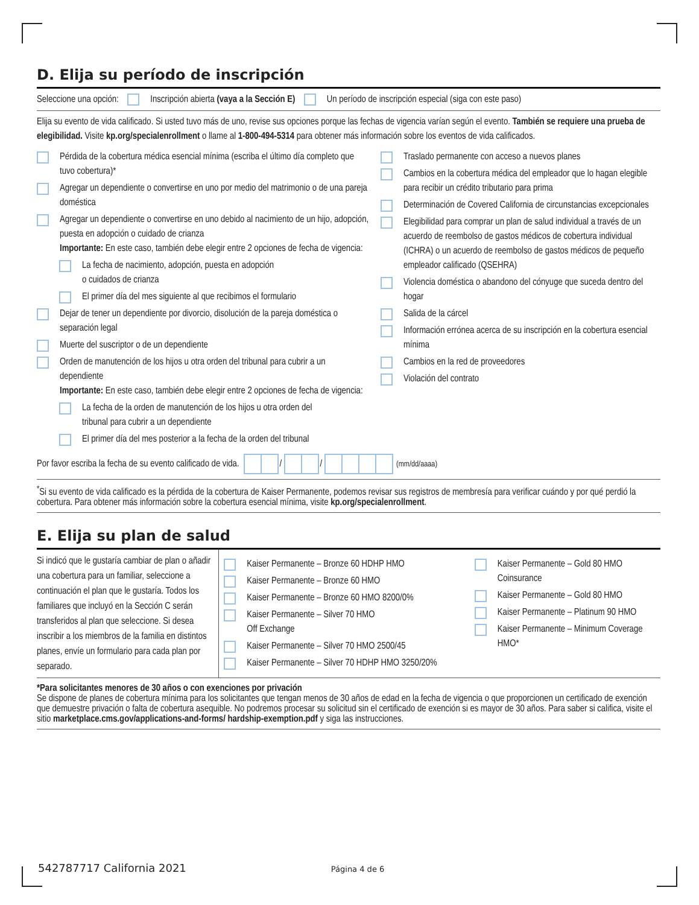D. Elija su período de inscripción
Seleccione una opción: Inscripción abierta (vaya a la Sección E) Un período de inscripción especial (siga con este paso)
Elija su evento de vida calificado. Si usted tuvo más de uno, revise sus opciones porque las fechas de vigencia varían según el evento. También se requiere una prueba de elegibilidad. Visite kp.org/specialenrollment o llame al 1-800-494-5314 para obtener más información sobre los eventos de vida calificados.
Pérdida de la cobertura médica esencial mínima (escriba el último día completo que tuvo cobertura)*
Agregar un dependiente o convertirse en uno por medio del matrimonio o de una pareja doméstica
Agregar un dependiente o convertirse en uno debido al nacimiento de un hijo, adopción, puesta en adopción o cuidado de crianza
Importante: En este caso, también debe elegir entre 2 opciones de fecha de vigencia:
La fecha de nacimiento, adopción, puesta en adopción
o cuidados de crianza
El primer día del mes siguiente al que recibimos el formulario
Dejar de tener un dependiente por divorcio, disolución de la pareja doméstica o separación legal
Muerte del suscriptor o de un dependiente
Orden de manutención de los hijos u otra orden del tribunal para cubrir a un dependiente
Importante: En este caso, también debe elegir entre 2 opciones de fecha de vigencia:
La fecha de la orden de manutención de los hijos u otra orden del
tribunal para cubrir a un dependiente
El primer día del mes posterior a la fecha de la orden del tribunal
Traslado permanente con acceso a nuevos planes
Cambios en la cobertura médica del empleador que lo hagan elegible para recibir un crédito tributario para prima
Determinación de Covered California de circunstancias excepcionales
Elegibilidad para comprar un plan de salud individual a través de un acuerdo de reembolso de gastos médicos de cobertura individual (ICHRA) o un acuerdo de reembolso de gastos médicos de pequeño empleador calificado (QSEHRA)
Violencia doméstica o abandono del cónyuge que suceda dentro del hogar
Salida de la cárcel
Información errónea acerca de su inscripción en la cobertura esencial mínima
Cambios en la red de proveedores
Violación del contrato
Por favor escriba la fecha de su evento calificado de vida. / / (mm/dd/aaaa)
<sup>*</sup> Si su evento de vida calificado es la pérdida de la cobertura de Kaiser Permanente, podemos revisar sus registros de membresía para verificar cuándo y por qué perdió la cobertura. Para obtener más información sobre la cobertura esencial mínima, visite kp.org/specialenrollment.
E. Elija su plan de salud
Si indicó que le gustaría cambiar de plan o añadir una cobertura para un familiar, seleccione a continuación el plan que le gustaría. Todos los familiares que incluyó en la Sección C serán transferidos al plan que seleccione. Si desea inscribir a los miembros de la familia en distintos planes, envíe un formulario para cada plan por separado.
Kaiser Permanente – Bronze 60 HDHP HMO
Kaiser Permanente – Bronze 60 HMO
Kaiser Permanente – Bronze 60 HMO 8200/0%
Kaiser Permanente – Silver 70 HMO
Off Exchange
Kaiser Permanente – Silver 70 HMO 2500/45
Kaiser Permanente – Silver 70 HDHP HMO 3250/20%
Kaiser Permanente – Gold 80 HMO Coinsurance
Kaiser Permanente – Gold 80 HMO
Kaiser Permanente – Platinum 90 HMO
Kaiser Permanente – Minimum Coverage HMO*
*Para solicitantes menores de 30 años o con exenciones por privación
Se dispone de planes de cobertura mínima para los solicitantes que tengan menos de 30 años de edad en la fecha de vigencia o que proporcionen un certificado de exención que demuestre privación o falta de cobertura asequible. No podremos procesar su solicitud sin el certificado de exención si es mayor de 30 años. Para saber si califica, visite el sitio marketplace.cms.gov/applications-and-forms/ hardship-exemption.pdf y siga las instrucciones.
542787717 California 2021 Página 4 de 6